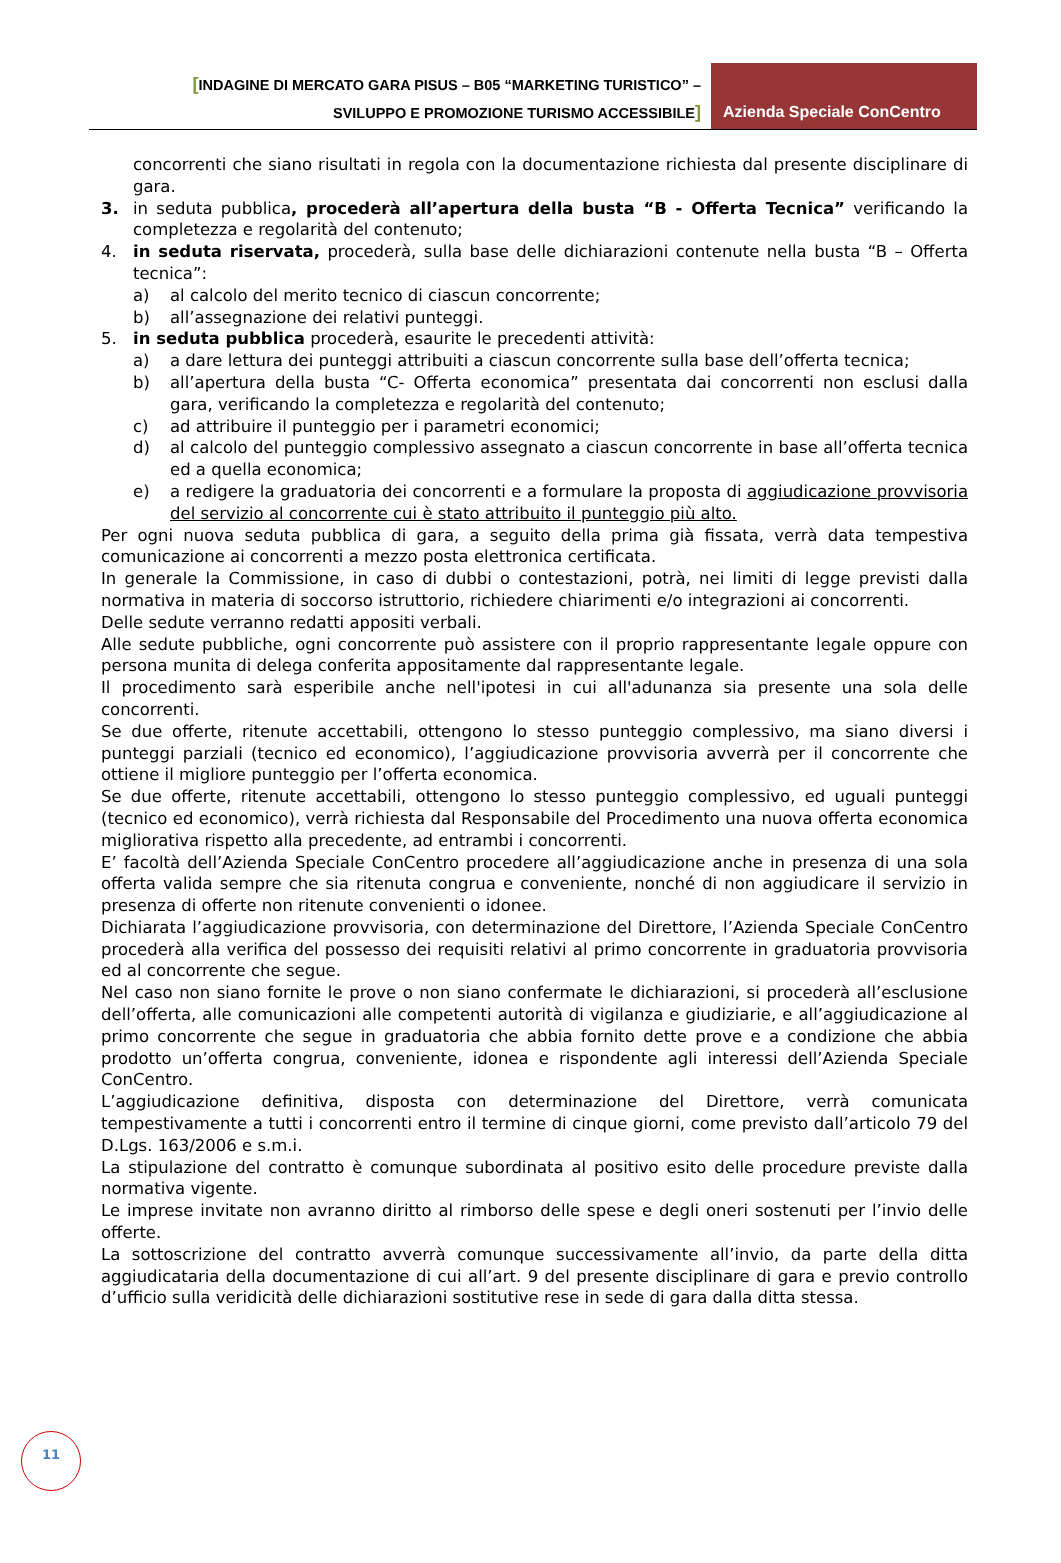[INDAGINE DI MERCATO GARA PISUS – B05 “MARKETING TURISTICO” –
SVILUPPO E PROMOZIONE TURISMO ACCESSIBILE]
Azienda Speciale ConCentro
concorrenti che siano risultati in regola con la documentazione richiesta dal presente disciplinare di gara.
3. in seduta pubblica, procederà all’apertura della busta “B - Offerta Tecnica” verificando la completezza e regolarità del contenuto;
4. in seduta riservata, procederà, sulla base delle dichiarazioni contenute nella busta “B – Offerta tecnica”:
a) al calcolo del merito tecnico di ciascun concorrente;
b) all’assegnazione dei relativi punteggi.
5. in seduta pubblica procederà, esaurite le precedenti attività:
a) a dare lettura dei punteggi attribuiti a ciascun concorrente sulla base dell’offerta tecnica;
b) all’apertura della busta “C- Offerta economica” presentata dai concorrenti non esclusi dalla gara, verificando la completezza e regolarità del contenuto;
c) ad attribuire il punteggio per i parametri economici;
d) al calcolo del punteggio complessivo assegnato a ciascun concorrente in base all’offerta tecnica ed a quella economica;
e) a redigere la graduatoria dei concorrenti e a formulare la proposta di aggiudicazione provvisoria del servizio al concorrente cui è stato attribuito il punteggio più alto.
Per ogni nuova seduta pubblica di gara, a seguito della prima già fissata, verrà data tempestiva comunicazione ai concorrenti a mezzo posta elettronica certificata.
In generale la Commissione, in caso di dubbi o contestazioni, potrà, nei limiti di legge previsti dalla normativa in materia di soccorso istruttorio, richiedere chiarimenti e/o integrazioni ai concorrenti.
Delle sedute verranno redatti appositi verbali.
Alle sedute pubbliche, ogni concorrente può assistere con il proprio rappresentante legale oppure con persona munita di delega conferita appositamente dal rappresentante legale.
Il procedimento sarà esperibile anche nell'ipotesi in cui all'adunanza sia presente una sola delle concorrenti.
Se due offerte, ritenute accettabili, ottengono lo stesso punteggio complessivo, ma siano diversi i punteggi parziali (tecnico ed economico), l’aggiudicazione provvisoria avverrà per il concorrente che ottiene il migliore punteggio per l’offerta economica.
Se due offerte, ritenute accettabili, ottengono lo stesso punteggio complessivo, ed uguali punteggi (tecnico ed economico), verrà richiesta dal Responsabile del Procedimento una nuova offerta economica migliorativa rispetto alla precedente, ad entrambi i concorrenti.
E’ facoltà dell’Azienda Speciale ConCentro procedere all’aggiudicazione anche in presenza di una sola offerta valida sempre che sia ritenuta congrua e conveniente, nonché di non aggiudicare il servizio in presenza di offerte non ritenute convenienti o idonee.
Dichiarata l’aggiudicazione provvisoria, con determinazione del Direttore, l’Azienda Speciale ConCentro procederà alla verifica del possesso dei requisiti relativi al primo concorrente in graduatoria provvisoria ed al concorrente che segue.
Nel caso non siano fornite le prove o non siano confermate le dichiarazioni, si procederà all’esclusione dell’offerta, alle comunicazioni alle competenti autorità di vigilanza e giudiziarie, e all’aggiudicazione al primo concorrente che segue in graduatoria che abbia fornito dette prove e a condizione che abbia prodotto un’offerta congrua, conveniente, idonea e rispondente agli interessi dell’Azienda Speciale ConCentro.
L’aggiudicazione definitiva, disposta con determinazione del Direttore, verrà comunicata tempestivamente a tutti i concorrenti entro il termine di cinque giorni, come previsto dall’articolo 79 del D.Lgs. 163/2006 e s.m.i.
La stipulazione del contratto è comunque subordinata al positivo esito delle procedure previste dalla normativa vigente.
Le imprese invitate non avranno diritto al rimborso delle spese e degli oneri sostenuti per l’invio delle offerte.
La sottoscrizione del contratto avverrà comunque successivamente all’invio, da parte della ditta aggiudicataria della documentazione di cui all’art. 9 del presente disciplinare di gara e previo controllo d’ufficio sulla veridicità delle dichiarazioni sostitutive rese in sede di gara dalla ditta stessa.
11